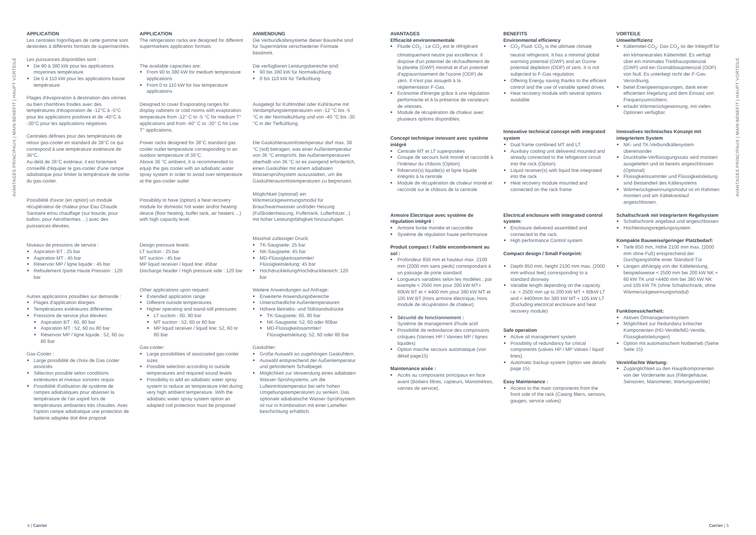AVANTAGES PRINCIPAUX | MAIN BENEFIT | HAUPT VORTEILE
APPLICATION
Les centrales frigorifiques de cette gamme sont destinées à différents formats de supermarchés.
Les puissances disponibles sont :
De 90 à 380 kW pour les applications moyennes température
De 0 à 110 kW pour les applications basse température
Plages d'évaporation à destination des vitrines ou bien chambres froides avec des températures d'évaporation de -12°C à -5°C pour les applications positives et de -40°C à -30°C pour les applications négatives.
Centrales définies pour des températures de retour gas-cooler en standard de 38°C ce qui correspond à une température extérieure de 36°C.
Au-delà de 36°C extérieur, il est fortement conseillé d'équiper le gas-cooler d'une rampe adiabatique pour limiter la température de sortie du gas-cooler.
Possibilité d'avoir (en option) un module récupérateur de chaleur pour Eau Chaude Sanitaire et/ou chauffage (sur boucle, pour ballon, pour Aérothermes ...) avec des puissances élevées.
Niveaux de pressions de service :
Aspiration BT : 25 bar
Aspiration MT : 45 bar
Réservoir MP / ligne liquide : 45 bar
Refoulement /partie Haute Pression : 120 bar
Autres applications possibles sur demande :
Plages d'application élargies
Températures extérieures différentes
Pressions de service plus élevées:
Aspiration BT : 60, 80 bar
Aspiration MT : 52, 60 ou 80 bar
Réservoir MP / ligne liquide : 52, 60 ou 80 Bar
Gas-Cooler :
Large possibilité de choix de Gas cooler associés
Sélection possible selon conditions extérieures et niveaux sonores requis
Possibilité d'utilisation de système de rampes adiabatiques pour abaisser la température de l'air aspiré lors de températures ambiantes très chaudes. Avec l'option rampe adiabatique une protection de batterie adaptée doit être proposé
APPLICATION
The refrigeration racks are designed for different supermarkets application formats
The available capacities are:
From 90 to 380 kW for medium temperature applications
From 0 to 110 kW for low temperature applications
Designed to cover Evaporating ranges for display cabinets or cold rooms with evaporation temperature from -12° C to -5 °C for medium T° applications and from -40° C to -30° C for Low T° applications.
Power racks designed for 38°C standard gas cooler outlet temperature corresponding to an outdoor temperature of 36°C.
Above 36 °C ambient, It is recommended to equip the gas cooler with an adiabatic water spray system in order to avoid over temperature at the gas-cooler outlet
Possibility to have (option) a heat recovery module for domestic hot water and/or heating device (floor heating, buffer tank, air heaters ...) with high capacity level.
Design pressure levels:
LT suction : 25 bar
MT suction : 45 bar
MP liquid receiver / liquid line: 45bar
Discharge header / High pressure side : 120 bar
Other applications upon request:
Extended application range
Different outside temperatures
Higher operating and stand-still pressures:
LT suction : 60, 80 bar
MT suction : 52, 60 or 80 bar
MP liquid receiver / liquid line: 52, 60 or 80 Bar
Gas-cooler:
Large possibilities of associated gas-cooler sizes
Possible selection according to outside temperatures and required sound levels
Possibility to add an adiabatic water spray system to reduce air temperature inlet during very high ambient temperature. With the adiabatic water spray system option an adapted coil protection must be proposed
ANWENDUNG
Die Verbundkältesysteme dieser Baureihe sind für Supermärkte verschiedener Formate bestimmt.
Die verfügbaren Leistungsbereiche sind:
90 bis 380 kW für Normalkühlung
0 bis 110 kW für Tiefkühlung
Ausgelegt für Kühlmöbel oder Kühlräume mit Verdampfungstemperaturen von -12 °C bis -5 °C in der Normalkühlung und von -40 °C bis -30 °C in der Tiefkühlung.
Die Gaskühleraustrittstemperatur darf max. 38 °C (std) betragen, was einer Außentemperatur von 36 °C entspricht. Bei Außentemperaturen oberhalb von 36 °C ist es zwingend erforderlich, einen Gaskühler mit einem adiabaten Wassersprühsystem auszustatten, um die Gaskühleraustrittstemperaturen zu begrenzen.
Möglichkeit (optional) ein Wärmerückgewinnungsmodul für Brauchwarmwasser und/oder Heizung (Fußbodenheizung, Puffertank, Lufterhitzer...) mit hoher Leistungsfähigkeit hinzuzufügen.
Maximal zulässiger Druck:
TK-Saugseite: 25 bar
NK-Saugseite: 45 bar
MD-Flüssigkeitssammler/ Flüssigkeitsleitung: 45 bar
Hochdruckleitung/Hochdruckbereich: 120 bar
Weitere Anwendungen auf Anfrage:
Erweiterte Anwendungsbereiche
Unterschiedliche Außentemperaturen
Höhere Betriebs- und Stillstandsdrücke
TK-Saugseite: 60, 80 bar
NK-Saugseite: 52, 60 oder 80bar
MD-Flüssigkeitssammler/ Flüssigkeitsleitung: 52, 60 oder 80 Bar
Gaskühler:
Große Auswahl an zugehörigen Gaskühlern.
Auswahl entsprechend der Außentemperatur und gefordertem Schallpegel.
Möglichkeit zur Verwendung eines adiabaten Wasser-Sprühsystems, um die Lufteintrittstemperatur bei sehr hohen Umgebungstemperaturen zu senken. Das optionale adiabatische Wasser-Sprühsystem ist nur in Kombination mit einer Lamellen beschichtung erhältlich.
AVANTAGES
Efficacité environnementale
Fluide CO<sub>2</sub> : Le CO<sub>2</sub> est le réfrigérant climatiquement neutre par excellence. Il dispose d'un potentiel de réchauffement de la planète (GWP) minimal et d'un potentiel d'appauvrissement de l'ozone (ODP) de zéro. Il n'est pas assujetti à la réglementation F-Gas.
Economie d'énergie grâce à une régulation performante et à la présence de variateurs de vitesses.
Module de récupération de chaleur avec plusieurs options disponibles.
Concept technique innovant avec système intégré
Centrale MT et LT superposées
Groupe de secours livré monté et raccordé à l'intérieur du châssis (Option)
Réservoir(s) liquide(s) et ligne liquide intégrés à la centrale
Module de récupération de chaleur monté et raccordé sur le châssis de la centrale
Armoire Electrique avec système de régulation intégré :
Armoire livrée montée et raccordée
Système de régulation haute performance
Produit compact / Faible encombrement au sol :
Profondeur 850 mm et hauteur max. 2100 mm (2000 mm sans pieds) correspondant à un passage de porte standard
Longueurs variables selon les modèles ; par exemple < 2500 mm pour 200 kW MT+ 60kW BT et < 4400 mm pour 380 kW MT et 105 kW BT (Hors armoire électrique, Hors module de récupération de chaleur)
Sécurité de fonctionnement :
Système de management d'huile actif
Possibilité de redondance des composants critiques (Vannes HP / Vannes MP / lignes liquides)
Option marche secours automatique (voir détail page15)
Maintenance aisée :
Accès au composants principaux en face avant (Boitiers filtres, capteurs, Manomètres, vannes de service).
BENEFITS
Environmental efficiency
CO<sub>2</sub> Fluid: CO<sub>2</sub> is the ultimate climate neutral refrigerant. It has a minimal global warming potential (GWP) and an Ozone potential depletion (ODP) of zero. It is not subjected to F-Gas regulation.
Offering Energy saving thanks to the efficient control and the use of variable speed drives.
Heat recovery module with several options available
Innovative technical concept with integrated system
Dual frame combined MT and LT
Auxiliary cooling unit delivered mounted and already connected to the refrigerant circuit into the rack (Option)
Liquid receiver(s) with liquid line integrated into the rack
Heat recovery module mounted and connected on the rack frame
Electrical enclosure with integrated control system:
Enclosure delivered assembled and connected to the rack.
High performance Control system
Compact design / Small Footprint:
Depth 850 mm, height 2100 mm max. (2000 mm without feet) corresponding to a standard doorway
Variable length depending on the capacity i.e. < 2500 mm up to 200 kW MT + 60kW LT and < 4400mm for 380 kW MT + 105 kW LT (Excluding electrical enclosure and heat recovery module)
Safe operation
Active oil management system
Possibility of redundancy for critical components (valves HP / MP Valves / liquid lines).
Automatic backup system (option see details page 15)
Easy Maintenance :
Access to the main components from the front side of the rack (Casing filters, sensors, gauges, service valves)
VORTEILE
Umwelteffizienz
Kältemittel-CO<sub>2</sub>: Das CO<sub>2</sub> ist der Inbegriff für ein klimaneutrales Kältemittel. Es verfügt über ein minimales Treibhauspotenzial (GWP) und ein Ozonabbaupotenzial (ODP) von Null. Es unterliegt nicht der F-Gas-Verordnung.
bietet Energieeinsparungen, dank einer effizienten Regelung und dem Einsatz von Frequenzumrichtern.
erlaubt Wärmerückgewinnung, mit vielen Optionen verfügbar.
Innovatives technisches Konzept mit integriertem System
NK- und TK-Verbundkältesystem übereinander
Druckhalte-Verflüssigungssatz wird montiert ausgeliefert und ist bereits angeschlossen (Optional)
Flüssigkeitssammler und Flüssigkeitsleitung sind Bestandteil des Kältesystems
Wärmerückgewinnungsmodul ist im Rahmen montiert und am Kältekreislauf angeschlossen.
Schaltschrank mit integriertem Regelsystem
Schaltschrank angebaut und angeschlossen
Hochleistungsregelungssystem
Kompakte Bauweise/geringer Platzbedarf:
Tiefe 850 mm, Höhe 2100 mm max. (2000 mm ohne Fuß) entsprechend der Durchgangshöhe einer Standard-Tür
Längen abhängig von der Kälteleistung, beispielsweise < 2500 mm bei 200 kW NK + 60 kW TK und <4400 mm bei 380 kW NK und 105 kW TK (ohne Schaltschrank, ohne Wärmerückgewinnungsmodul)
Funktionssicherheit:
Aktives Ölmanagementsystem
Möglichkeit zur Redundanz kritischer Komponenten (HD-Ventile/MD-Ventile, Flüssigkeitsleitungen)
Option mit automatischem Notbetrieb (Siehe Seite 15)
Vereinfachte Wartung:
Zugänglichkeit zu den Hauptkomponenten von der Vorderseite aus (Filtergehäuse, Sensoren, Manometer, Wartungsventile)
AVANTAGES PRINCIPAUX | MAIN BENEFIT | HAUPT VORTEILE
4 | Carrier Carrier | 5